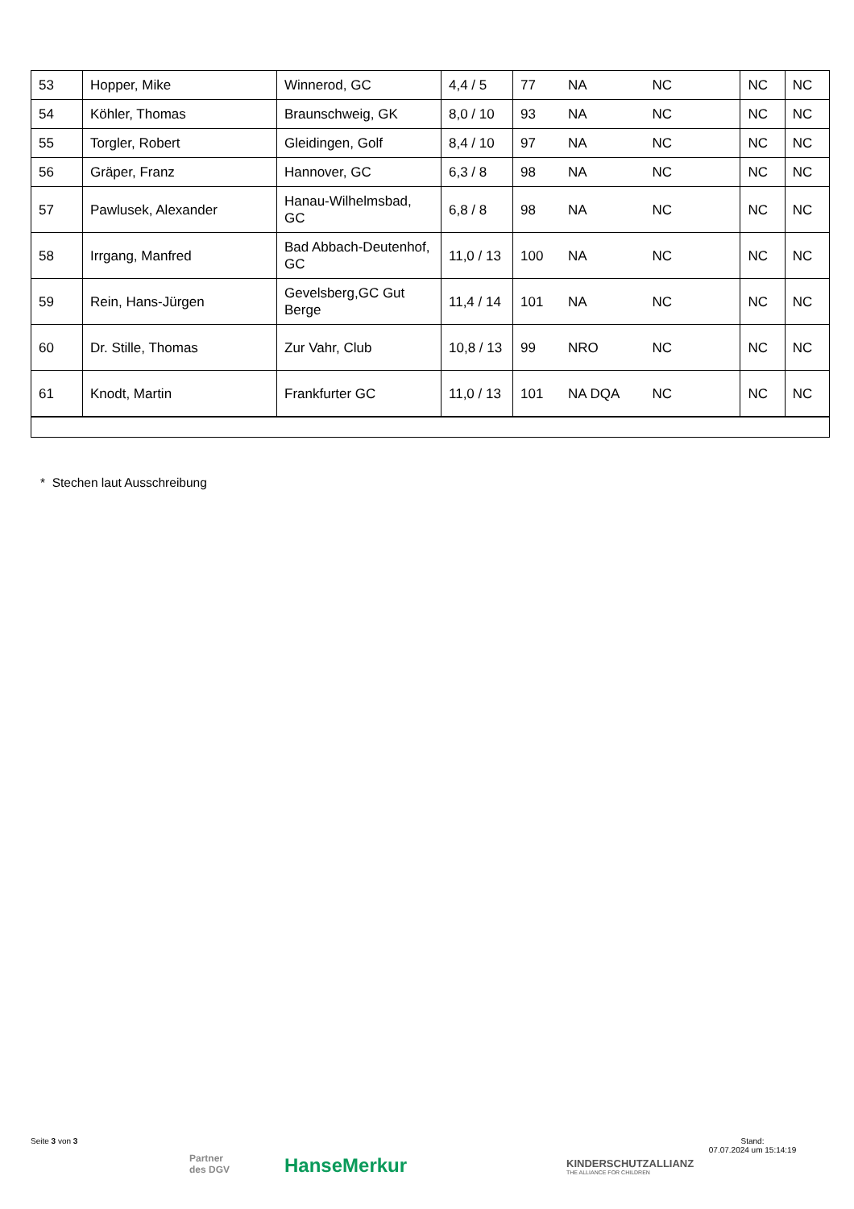| 53 | Hopper, Mike | Winnerod, GC | 4,4 / 5 | 77 | NA | NC | NC | NC |
| 54 | Köhler, Thomas | Braunschweig, GK | 8,0 / 10 | 93 | NA | NC | NC | NC |
| 55 | Torgler, Robert | Gleidingen, Golf | 8,4 / 10 | 97 | NA | NC | NC | NC |
| 56 | Gräper, Franz | Hannover, GC | 6,3 / 8 | 98 | NA | NC | NC | NC |
| 57 | Pawlusek, Alexander | Hanau-Wilhelmsbad, GC | 6,8 / 8 | 98 | NA | NC | NC | NC |
| 58 | Irrgang, Manfred | Bad Abbach-Deutenhof, GC | 11,0 / 13 | 100 | NA | NC | NC | NC |
| 59 | Rein, Hans-Jürgen | Gevelsberg,GC Gut Berge | 11,4 / 14 | 101 | NA | NC | NC | NC |
| 60 | Dr. Stille, Thomas | Zur Vahr, Club | 10,8 / 13 | 99 | NRO | NC | NC | NC |
| 61 | Knodt, Martin | Frankfurter GC | 11,0 / 13 | 101 | NA DQA | NC | NC | NC |
* Stechen laut Ausschreibung
Seite 3 von 3
Partner
des DGV
HanseMerkur
KINDERSCHUTZALLIANZ
THE ALLIANCE FOR CHILDREN
Stand:
07.07.2024 um 15:14:19